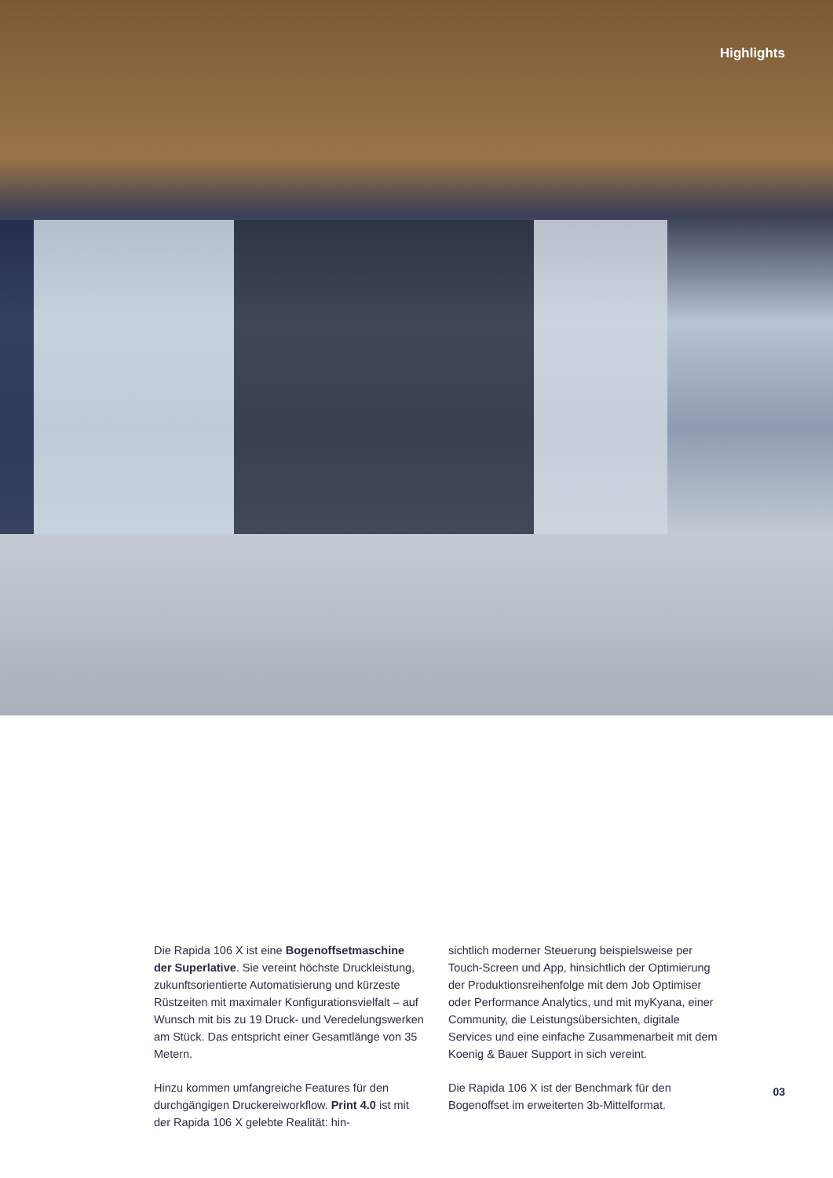Highlights
Die Rapida 106 X ist eine Bogenoffsetmaschine der Superlative. Sie vereint höchste Druckleistung, zukunftsorientierte Automatisierung und kürzeste Rüstzeiten mit maximaler Konfigurationsvielfalt – auf Wunsch mit bis zu 19 Druck- und Veredelungswerken am Stück. Das entspricht einer Gesamtlänge von 35 Metern.
Hinzu kommen umfangreiche Features für den durchgängigen Druckereiworkflow. Print 4.0 ist mit der Rapida 106 X gelebte Realität: hin-
sichtlich moderner Steuerung beispielsweise per Touch-Screen und App, hinsichtlich der Optimierung der Produktionsreihenfolge mit dem Job Optimiser oder Performance Analytics, und mit myKyana, einer Community, die Leistungsübersichten, digitale Services und eine einfache Zusammenarbeit mit dem Koenig & Bauer Support in sich vereint.
Die Rapida 106 X ist der Benchmark für den Bogenoffset im erweiterten 3b-Mittelformat.
03